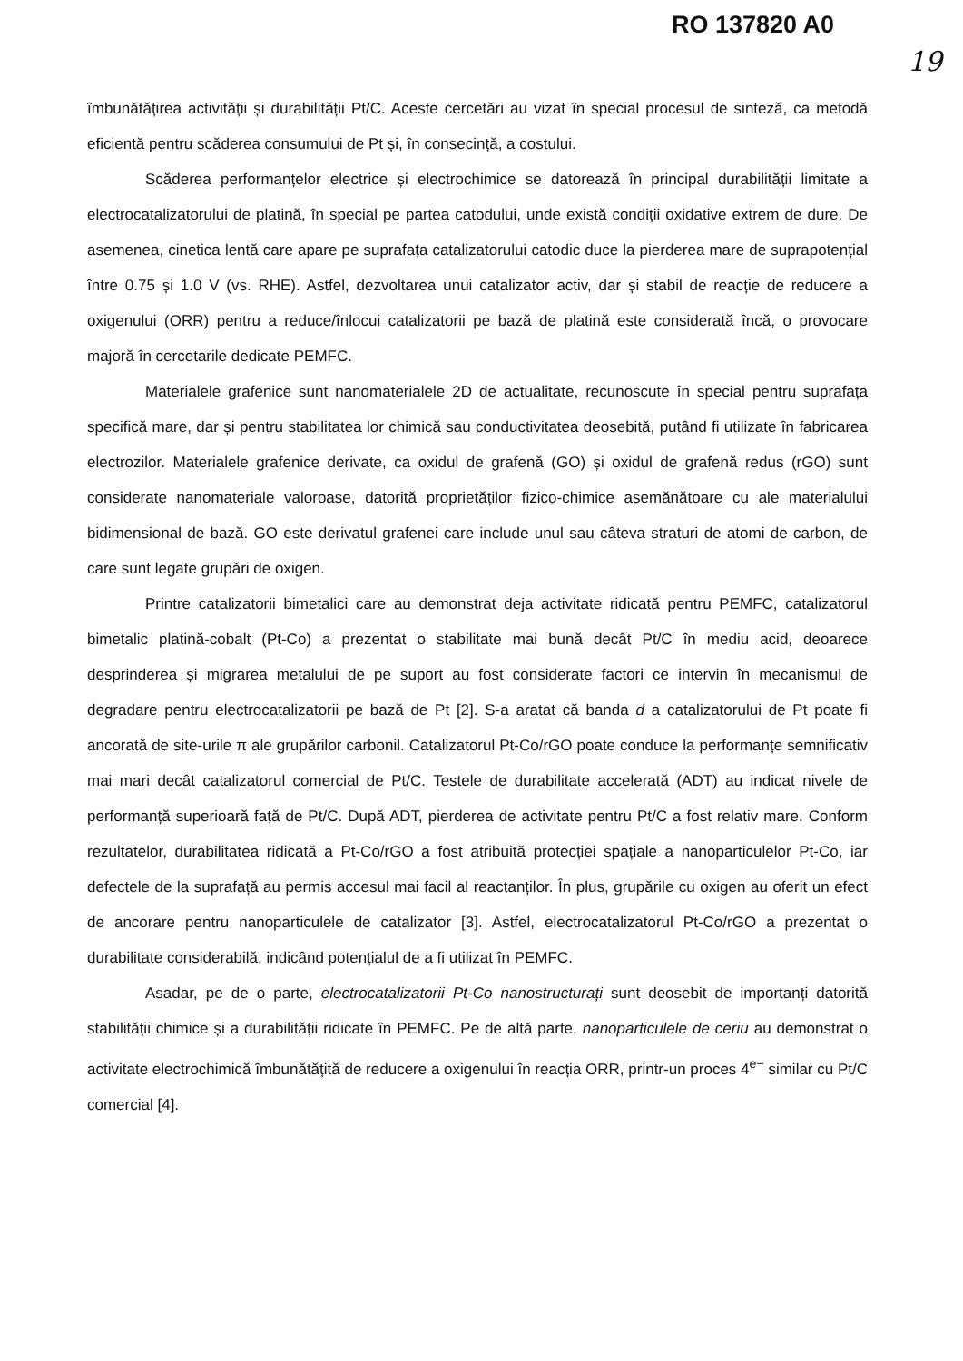RO 137820 A0
19
îmbunătățirea activității și durabilității Pt/C. Aceste cercetări au vizat în special procesul de sinteză, ca metodă eficientă pentru scăderea consumului de Pt și, în consecință, a costului.
Scăderea performanțelor electrice și electrochimice se datorează în principal durabilității limitate a electrocatalizatorului de platină, în special pe partea catodului, unde există condiții oxidative extrem de dure. De asemenea, cinetica lentă care apare pe suprafața catalizatorului catodic duce la pierderea mare de suprapotențial între 0.75 și 1.0 V (vs. RHE). Astfel, dezvoltarea unui catalizator activ, dar și stabil de reacție de reducere a oxigenului (ORR) pentru a reduce/înlocui catalizatorii pe bază de platină este considerată încă, o provocare majoră în cercetarile dedicate PEMFC.
Materialele grafenice sunt nanomaterialele 2D de actualitate, recunoscute în special pentru suprafața specifică mare, dar și pentru stabilitatea lor chimică sau conductivitatea deosebită, putând fi utilizate în fabricarea electrozilor. Materialele grafenice derivate, ca oxidul de grafenă (GO) și oxidul de grafenă redus (rGO) sunt considerate nanomateriale valoroase, datorită proprietăților fizico-chimice asemănătoare cu ale materialului bidimensional de bază. GO este derivatul grafenei care include unul sau câteva straturi de atomi de carbon, de care sunt legate grupări de oxigen.
Printre catalizatorii bimetalici care au demonstrat deja activitate ridicată pentru PEMFC, catalizatorul bimetalic platină-cobalt (Pt-Co) a prezentat o stabilitate mai bună decât Pt/C în mediu acid, deoarece desprinderea și migrarea metalului de pe suport au fost considerate factori ce intervin în mecanismul de degradare pentru electrocatalizatorii pe bază de Pt [2]. S-a aratat că banda d a catalizatorului de Pt poate fi ancorată de site-urile π ale grupărilor carbonil. Catalizatorul Pt-Co/rGO poate conduce la performanțe semnificativ mai mari decât catalizatorul comercial de Pt/C. Testele de durabilitate accelerată (ADT) au indicat nivele de performanță superioară față de Pt/C. După ADT, pierderea de activitate pentru Pt/C a fost relativ mare. Conform rezultatelor, durabilitatea ridicată a Pt-Co/rGO a fost atribuită protecției spațiale a nanoparticulelor Pt-Co, iar defectele de la suprafață au permis accesul mai facil al reactanților. În plus, grupările cu oxigen au oferit un efect de ancorare pentru nanoparticulele de catalizator [3]. Astfel, electrocatalizatorul Pt-Co/rGO a prezentat o durabilitate considerabilă, indicând potențialul de a fi utilizat în PEMFC.
Asadar, pe de o parte, electrocatalizatorii Pt-Co nanostructurați sunt deosebit de importanți datorită stabilității chimice și a durabilității ridicate în PEMFC. Pe de altă parte, nanoparticulele de ceriu au demonstrat o activitate electrochimică îmbunătățită de reducere a oxigenului în reacția ORR, printr-un proces 4<sup>e−</sup> similar cu Pt/C comercial [4].
​ ​